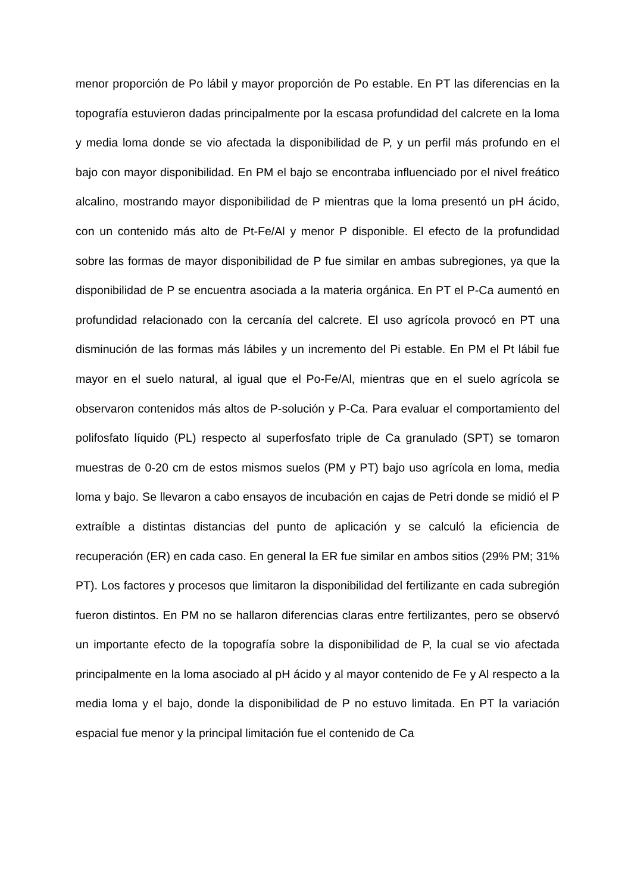menor proporción de Po lábil y mayor proporción de Po estable. En PT las diferencias en la topografía estuvieron dadas principalmente por la escasa profundidad del calcrete en la loma y media loma donde se vio afectada la disponibilidad de P, y un perfil más profundo en el bajo con mayor disponibilidad. En PM el bajo se encontraba influenciado por el nivel freático alcalino, mostrando mayor disponibilidad de P mientras que la loma presentó un pH ácido, con un contenido más alto de Pt-Fe/Al y menor P disponible. El efecto de la profundidad sobre las formas de mayor disponibilidad de P fue similar en ambas subregiones, ya que la disponibilidad de P se encuentra asociada a la materia orgánica. En PT el P-Ca aumentó en profundidad relacionado con la cercanía del calcrete. El uso agrícola provocó en PT una disminución de las formas más lábiles y un incremento del Pi estable. En PM el Pt lábil fue mayor en el suelo natural, al igual que el Po-Fe/Al, mientras que en el suelo agrícola se observaron contenidos más altos de P-solución y P-Ca. Para evaluar el comportamiento del polifosfato líquido (PL) respecto al superfosfato triple de Ca granulado (SPT) se tomaron muestras de 0-20 cm de estos mismos suelos (PM y PT) bajo uso agrícola en loma, media loma y bajo. Se llevaron a cabo ensayos de incubación en cajas de Petri donde se midió el P extraíble a distintas distancias del punto de aplicación y se calculó la eficiencia de recuperación (ER) en cada caso. En general la ER fue similar en ambos sitios (29% PM; 31% PT). Los factores y procesos que limitaron la disponibilidad del fertilizante en cada subregión fueron distintos. En PM no se hallaron diferencias claras entre fertilizantes, pero se observó un importante efecto de la topografía sobre la disponibilidad de P, la cual se vio afectada principalmente en la loma asociado al pH ácido y al mayor contenido de Fe y Al respecto a la media loma y el bajo, donde la disponibilidad de P no estuvo limitada. En PT la variación espacial fue menor y la principal limitación fue el contenido de Ca